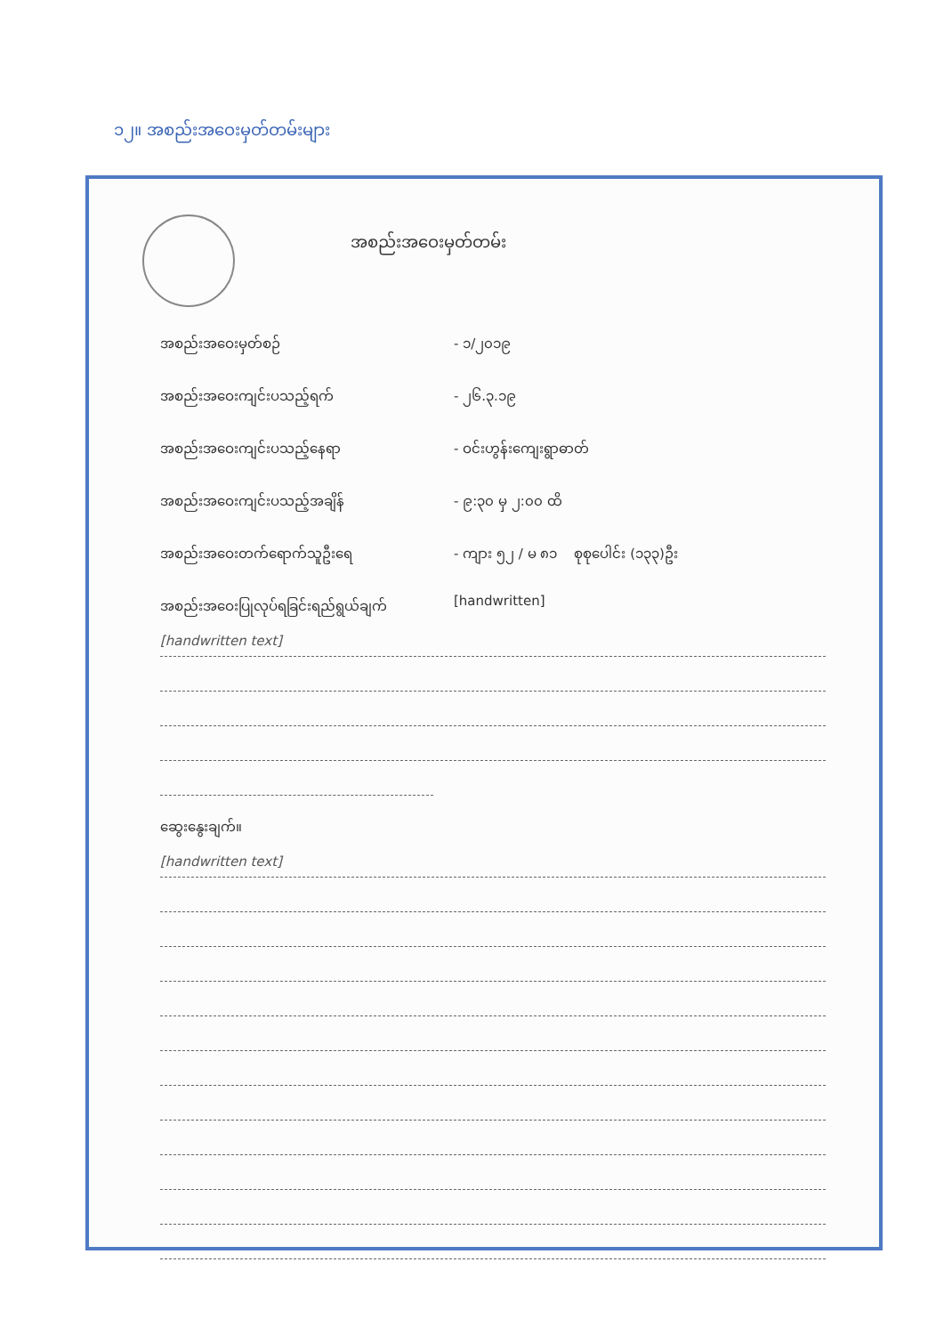၁၂။ အစည်းအဝေးမှတ်တမ်းများ
အစည်းအဝေးမှတ်တမ်း
အစည်းအဝေးမှတ်စဉ် - ၁/၂၀၁၉
အစည်းအဝေးကျင်းပသည့်ရက် - ၂၆.၃.၁၉
အစည်းအဝေးကျင်းပသည့်နေရာ - ဝင်းဟွန်းကျေးရွာဓာတ်
အစည်းအဝေးကျင်းပသည့်အချိန် - ၉:၃၀ မှ ၂:၀၀ ထိ
အစည်းအဝေးတက်ရောက်သူဦးရေ - ကျား ၅၂ / မ ၈၁ စုစုပေါင်း (၁၃၃)ဦး
အစည်းအဝေးပြုလုပ်ရခြင်းရည်ရွယ်ချက် [handwritten]
[handwritten text]
ဆွေးနွေးချက်။
[handwritten text]